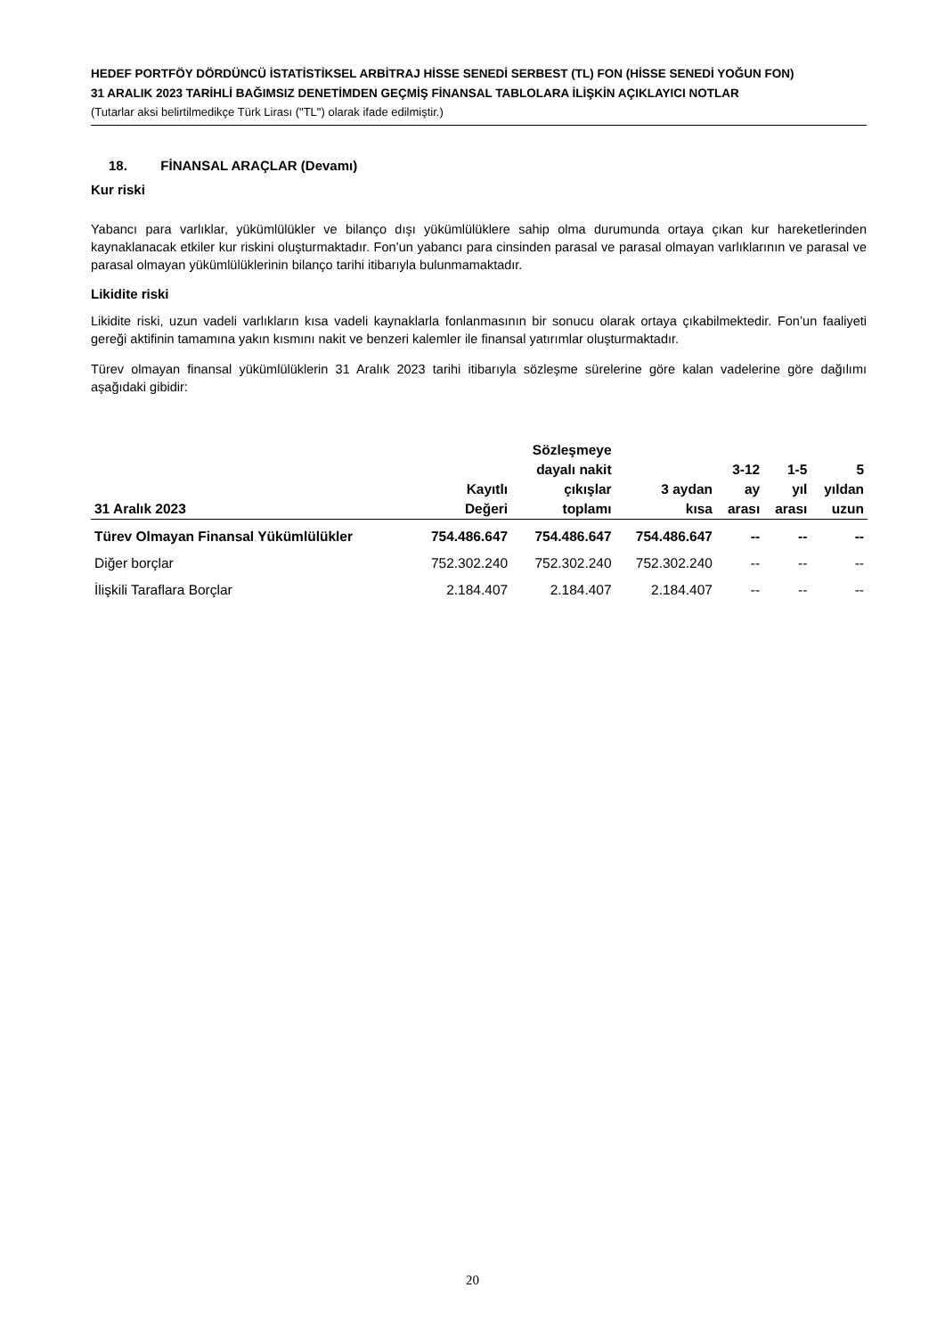HEDEF PORTFÖY DÖRDÜNCÜ İSTATİSTİKSEL ARBİTRAJ HİSSE SENEDİ SERBEST (TL) FON (HİSSE SENEDİ YOĞUN FON)
31 ARALIK 2023 TARİHLİ BAĞIMSIZ DENETİMDEN GEÇMİŞ FİNANSAL TABLOLARA İLİŞKİN AÇIKLAYICI NOTLAR
(Tutarlar aksi belirtilmedikçe Türk Lirası ("TL") olarak ifade edilmiştir.)
18. FİNANSAL ARAÇLAR (Devamı)
Kur riski
Yabancı para varlıklar, yükümlülükler ve bilanço dışı yükümlülüklere sahip olma durumunda ortaya çıkan kur hareketlerinden kaynaklanacak etkiler kur riskini oluşturmaktadır. Fon’un yabancı para cinsinden parasal ve parasal olmayan varlıklarının ve parasal ve parasal olmayan yükümlülüklerinin bilanço tarihi itibarıyla bulunmamaktadır.
Likidite riski
Likidite riski, uzun vadeli varlıkların kısa vadeli kaynaklarla fonlanmasının bir sonucu olarak ortaya çıkabilmektedir. Fon’un faaliyeti gereği aktifinin tamamına yakın kısmını nakit ve benzeri kalemler ile finansal yatırımlar oluşturmaktadır.
Türev olmayan finansal yükümlülüklerin 31 Aralık 2023 tarihi itibarıyla sözleşme sürelerine göre kalan vadelerine göre dağılımı aşağıdaki gibidir:
| 31 Aralık 2023 | Kayıtlı Değeri | Sözleşmeye dayalı nakit çıkışlar toplamı | 3 aydan kısa | 3-12 ay arası | 1-5 yıl arası | 5 yıldan uzun |
| --- | --- | --- | --- | --- | --- | --- |
| Türev Olmayan Finansal Yükümlülükler | 754.486.647 | 754.486.647 | 754.486.647 | -- | -- | -- |
| Diğer borçlar | 752.302.240 | 752.302.240 | 752.302.240 | -- | -- | -- |
| İlişkili Taraflara Borçlar | 2.184.407 | 2.184.407 | 2.184.407 | -- | -- | -- |
20